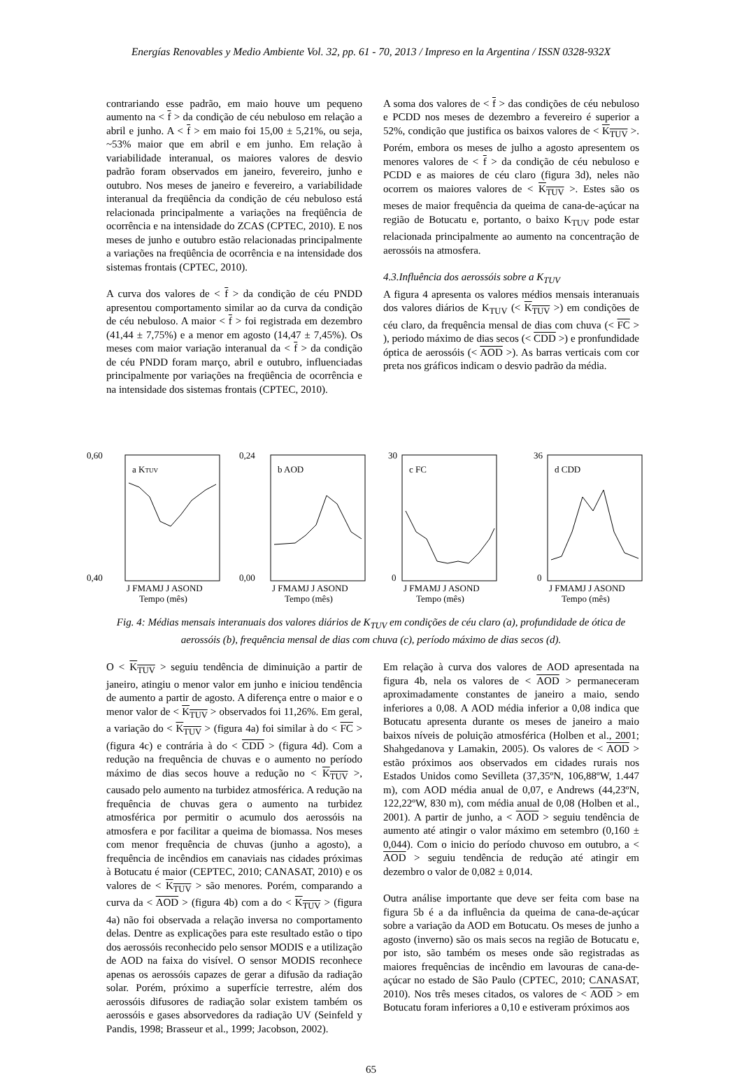Energías Renovables y Medio Ambiente Vol. 32, pp. 61 - 70, 2013 / Impreso en la Argentina / ISSN 0328-932X
contrariando esse padrão, em maio houve um pequeno aumento na < f > da condição de céu nebuloso em relação a abril e junho. A < f > em maio foi 15,00 ± 5,21%, ou seja, ~53% maior que em abril e em junho. Em relação à variabilidade interanual, os maiores valores de desvio padrão foram observados em janeiro, fevereiro, junho e outubro. Nos meses de janeiro e fevereiro, a variabilidade interanual da freqüência da condição de céu nebuloso está relacionada principalmente a variações na freqüência de ocorrência e na intensidade do ZCAS (CPTEC, 2010). E nos meses de junho e outubro estão relacionadas principalmente a variações na freqüência de ocorrência e na intensidade dos sistemas frontais (CPTEC, 2010).
A curva dos valores de < f > da condição de céu PNDD apresentou comportamento similar ao da curva da condição de céu nebuloso. A maior < f > foi registrada em dezembro (41,44 ± 7,75%) e a menor em agosto (14,47 ± 7,45%). Os meses com maior variação interanual da < f > da condição de céu PNDD foram março, abril e outubro, influenciadas principalmente por variações na freqüência de ocorrência e na intensidade dos sistemas frontais (CPTEC, 2010).
A soma dos valores de < f > das condições de céu nebuloso e PCDD nos meses de dezembro a fevereiro é superior a 52%, condição que justifica os baixos valores de < K<sub>TUV</sub> >. Porém, embora os meses de julho a agosto apresentem os menores valores de < f > da condição de céu nebuloso e PCDD e as maiores de céu claro (figura 3d), neles não ocorrem os maiores valores de < K<sub>TUV</sub> >. Estes são os meses de maior frequência da queima de cana-de-açúcar na região de Botucatu e, portanto, o baixo K<sub>TUV</sub> pode estar relacionada principalmente ao aumento na concentração de aerossóis na atmosfera.
4.3.Influência dos aerossóis sobre a K<sub>TUV</sub>
A figura 4 apresenta os valores médios mensais interanuais dos valores diários de K<sub>TUV</sub> (< K<sub>TUV</sub> >) em condições de céu claro, da frequência mensal de dias com chuva (< FC > ), periodo máximo de dias secos (< CDD >) e pronfundidade óptica de aerossóis (< AOD >). As barras verticais com cor preta nos gráficos indicam o desvio padrão da média.
0,60
0,40
a KTUV
J FMAMJ J ASOND
Tempo (mês)
0,24
0,00
b AOD
J FMAMJ J ASOND
Tempo (mês)
30
0
c FC
J FMAMJ J ASOND
Tempo (mês)
36
0
d CDD
J FMAMJ J ASOND
Tempo (mês)
Fig. 4: Médias mensais interanuais dos valores diários de K<sub>TUV</sub> em condições de céu claro (a), profundidade de ótica de aerossóis (b), frequência mensal de dias com chuva (c), período máximo de dias secos (d).
O < K<sub>TUV</sub> > seguiu tendência de diminuição a partir de janeiro, atingiu o menor valor em junho e iniciou tendência de aumento a partir de agosto. A diferença entre o maior e o menor valor de < K<sub>TUV</sub> > observados foi 11,26%. Em geral, a variação do < K<sub>TUV</sub> > (figura 4a) foi similar à do < FC > (figura 4c) e contrária à do < CDD > (figura 4d). Com a redução na frequência de chuvas e o aumento no período máximo de dias secos houve a redução no < K<sub>TUV</sub> >, causado pelo aumento na turbidez atmosférica. A redução na frequência de chuvas gera o aumento na turbidez atmosférica por permitir o acumulo dos aerossóis na atmosfera e por facilitar a queima de biomassa. Nos meses com menor frequência de chuvas (junho a agosto), a frequência de incêndios em canaviais nas cidades próximas à Botucatu é maior (CEPTEC, 2010; CANASAT, 2010) e os valores de < K<sub>TUV</sub> > são menores. Porém, comparando a curva da < AOD > (figura 4b) com a do < K<sub>TUV</sub> > (figura 4a) não foi observada a relação inversa no comportamento delas. Dentre as explicações para este resultado estão o tipo dos aerossóis reconhecido pelo sensor MODIS e a utilização de AOD na faixa do visível. O sensor MODIS reconhece apenas os aerossóis capazes de gerar a difusão da radiação solar. Porém, próximo a superfície terrestre, além dos aerossóis difusores de radiação solar existem também os aerossóis e gases absorvedores da radiação UV (Seinfeld y Pandis, 1998; Brasseur et al., 1999; Jacobson, 2002).
Em relação à curva dos valores de AOD apresentada na figura 4b, nela os valores de < AOD > permaneceram aproximadamente constantes de janeiro a maio, sendo inferiores a 0,08. A AOD média inferior a 0,08 indica que Botucatu apresenta durante os meses de janeiro a maio baixos níveis de poluição atmosférica (Holben et al., 2001; Shahgedanova y Lamakin, 2005). Os valores de < AOD > estão próximos aos observados em cidades rurais nos Estados Unidos como Sevilleta (37,35ºN, 106,88ºW, 1.447 m), com AOD média anual de 0,07, e Andrews (44,23ºN, 122,22ºW, 830 m), com média anual de 0,08 (Holben et al., 2001). A partir de junho, a < AOD > seguiu tendência de aumento até atingir o valor máximo em setembro (0,160 ± 0,044). Com o inicio do período chuvoso em outubro, a < AOD > seguiu tendência de redução até atingir em dezembro o valor de 0,082 ± 0,014.
Outra análise importante que deve ser feita com base na figura 5b é a da influência da queima de cana-de-açúcar sobre a variação da AOD em Botucatu. Os meses de junho a agosto (inverno) são os mais secos na região de Botucatu e, por isto, são também os meses onde são registradas as maiores frequências de incêndio em lavouras de cana-de-açúcar no estado de São Paulo (CPTEC, 2010; CANASAT, 2010). Nos três meses citados, os valores de < AOD > em Botucatu foram inferiores a 0,10 e estiveram próximos aos
65